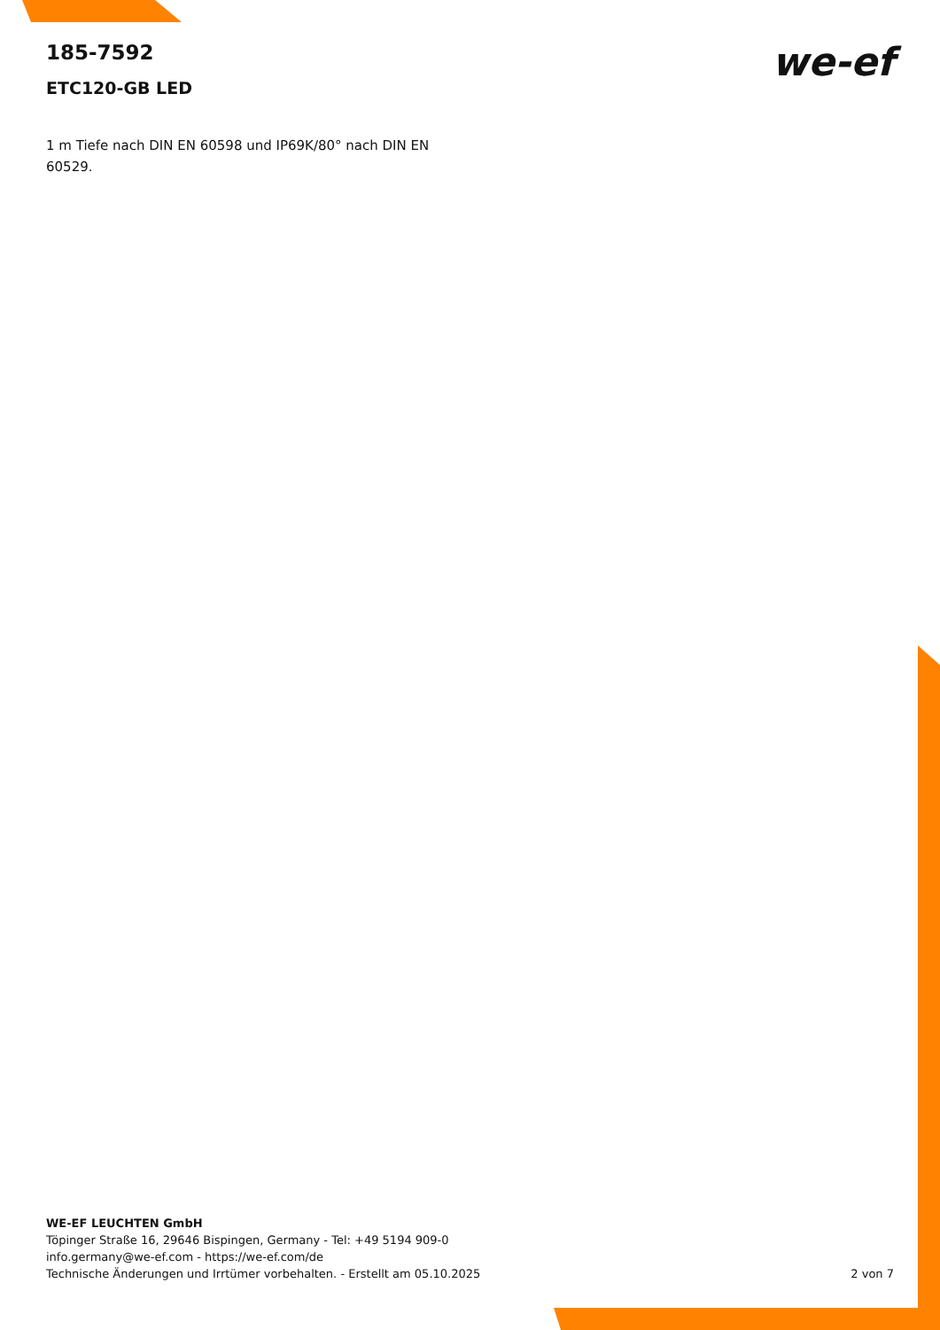185-7592
ETC120-GB LED
1 m Tiefe nach DIN EN 60598 und IP69K/80° nach DIN EN 60529.
we-ef
WE-EF LEUCHTEN GmbH
Töpinger Straße 16, 29646 Bispingen, Germany - Tel: +49 5194 909-0
info.germany@we-ef.com - https://we-ef.com/de
Technische Änderungen und Irrtümer vorbehalten. - Erstellt am 05.10.2025 2 von 7